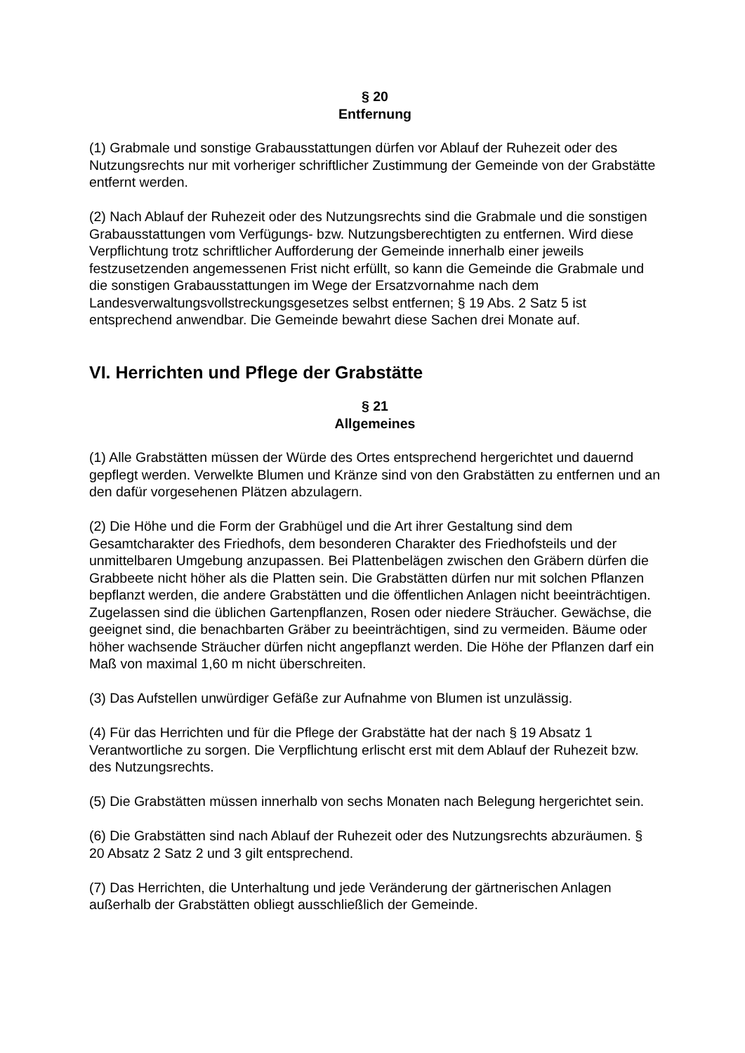§ 20
Entfernung
(1) Grabmale und sonstige Grabausstattungen dürfen vor Ablauf der Ruhezeit oder des Nutzungsrechts nur mit vorheriger schriftlicher Zustimmung der Gemeinde von der Grabstätte entfernt werden.
(2) Nach Ablauf der Ruhezeit oder des Nutzungsrechts sind die Grabmale und die sonstigen Grabausstattungen vom Verfügungs- bzw. Nutzungsberechtigten zu entfernen. Wird diese Verpflichtung trotz schriftlicher Aufforderung der Gemeinde innerhalb einer jeweils festzusetzenden angemessenen Frist nicht erfüllt, so kann die Gemeinde die Grabmale und die sonstigen Grabausstattungen im Wege der Ersatzvornahme nach dem Landesverwaltungsvollstreckungsgesetzes selbst entfernen; § 19 Abs. 2 Satz 5 ist entsprechend anwendbar. Die Gemeinde bewahrt diese Sachen drei Monate auf.
VI. Herrichten und Pflege der Grabstätte
§ 21
Allgemeines
(1) Alle Grabstätten müssen der Würde des Ortes entsprechend hergerichtet und dauernd gepflegt werden. Verwelkte Blumen und Kränze sind von den Grabstätten zu entfernen und an den dafür vorgesehenen Plätzen abzulagern.
(2) Die Höhe und die Form der Grabhügel und die Art ihrer Gestaltung sind dem Gesamtcharakter des Friedhofs, dem besonderen Charakter des Friedhofsteils und der unmittelbaren Umgebung anzupassen. Bei Plattenbelägen zwischen den Gräbern dürfen die Grabbeete nicht höher als die Platten sein. Die Grabstätten dürfen nur mit solchen Pflanzen bepflanzt werden, die andere Grabstätten und die öffentlichen Anlagen nicht beeinträchtigen. Zugelassen sind die üblichen Gartenpflanzen, Rosen oder niedere Sträucher. Gewächse, die geeignet sind, die benachbarten Gräber zu beeinträchtigen, sind zu vermeiden. Bäume oder höher wachsende Sträucher dürfen nicht angepflanzt werden. Die Höhe der Pflanzen darf ein Maß von maximal 1,60 m nicht überschreiten.
(3) Das Aufstellen unwürdiger Gefäße zur Aufnahme von Blumen ist unzulässig.
(4) Für das Herrichten und für die Pflege der Grabstätte hat der nach § 19 Absatz 1 Verantwortliche zu sorgen. Die Verpflichtung erlischt erst mit dem Ablauf der Ruhezeit bzw. des Nutzungsrechts.
(5) Die Grabstätten müssen innerhalb von sechs Monaten nach Belegung hergerichtet sein.
(6) Die Grabstätten sind nach Ablauf der Ruhezeit oder des Nutzungsrechts abzuräumen. § 20 Absatz 2 Satz 2 und 3 gilt entsprechend.
(7) Das Herrichten, die Unterhaltung und jede Veränderung der gärtnerischen Anlagen außerhalb der Grabstätten obliegt ausschließlich der Gemeinde.